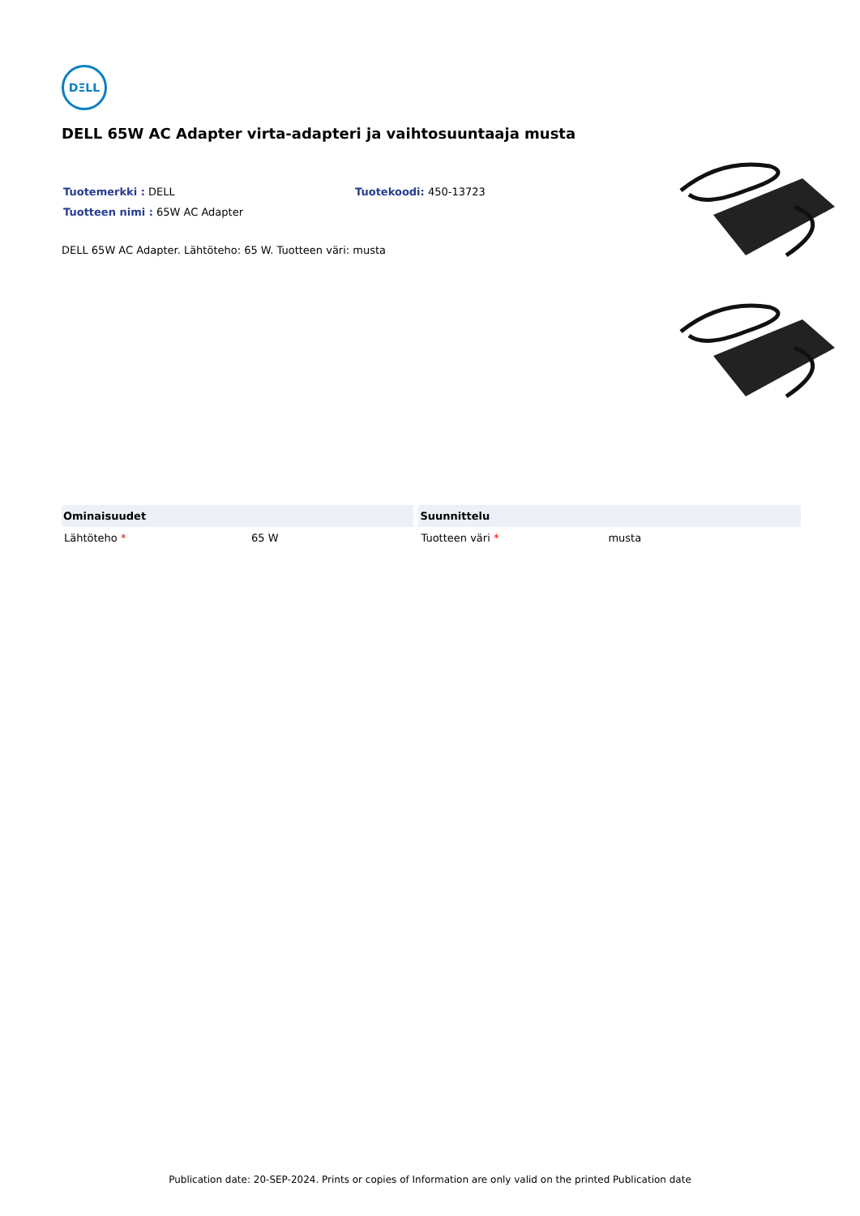DΞLL
DELL 65W AC Adapter virta-adapteri ja vaihtosuuntaaja musta
Tuotemerkki : DELL Tuotekoodi: 450-13723
Tuotteen nimi : 65W AC Adapter
DELL 65W AC Adapter. Lähtöteho: 65 W. Tuotteen väri: musta
| Ominaisuudet | | Suunnittelu | |
| --- | --- | --- | --- |
| Lähtöteho * | 65 W | Tuotteen väri * | musta |
Publication date: 20-SEP-2024. Prints or copies of Information are only valid on the printed Publication date